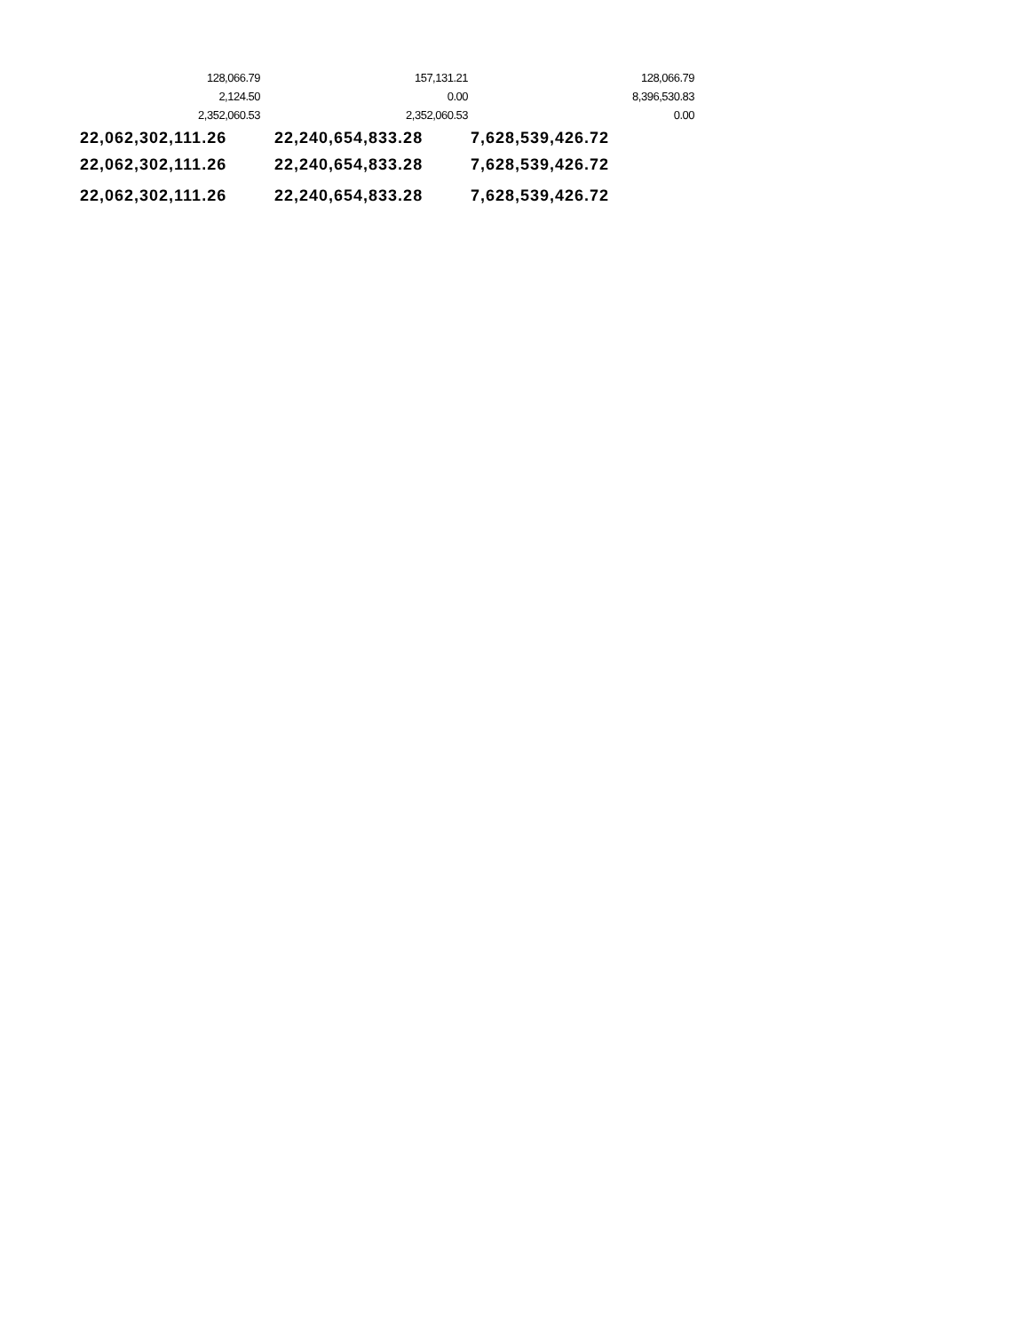| 128,066.79 | 157,131.21 | 128,066.79 |
| 2,124.50 | 0.00 | 8,396,530.83 |
| 2,352,060.53 | 2,352,060.53 | 0.00 |
| 22,062,302,111.26 | 22,240,654,833.28 | 7,628,539,426.72 |
| 22,062,302,111.26 | 22,240,654,833.28 | 7,628,539,426.72 |
| 22,062,302,111.26 | 22,240,654,833.28 | 7,628,539,426.72 |